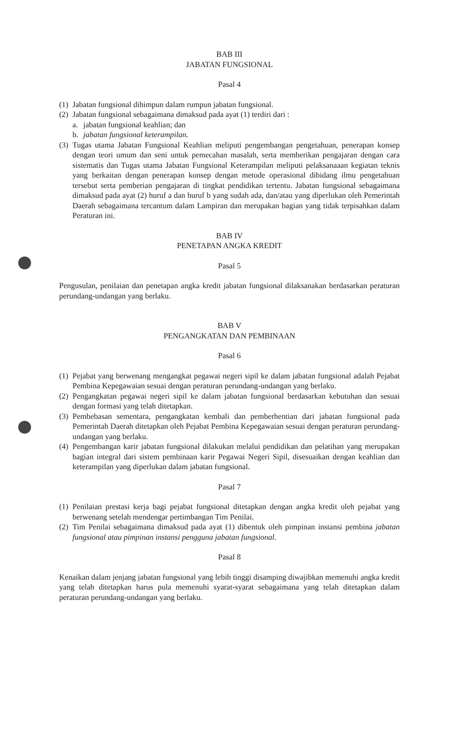BAB III
JABATAN FUNGSIONAL
Pasal 4
(1) Jabatan fungsional dihimpun dalam rumpun jabatan fungsional.
(2) Jabatan fungsional sebagaimana dimaksud pada ayat (1) terdiri dari :
a. jabatan fungsional keahlian; dan
b. jabatan fungsional keterampilan.
(3) Tugas utama Jabatan Fungsional Keahlian meliputi pengembangan pengetahuan, penerapan konsep dengan teori umum dan seni untuk pemecahan masalah, serta memberikan pengajaran dengan cara sistematis dan Tugas utama Jabatan Fungsional Keterampilan meliputi pelaksanaaan kegiatan teknis yang berkaitan dengan penerapan konsep dengan metode operasional dibidang ilmu pengetahuan tersebut serta pemberian pengajaran di tingkat pendidikan tertentu. Jabatan fungsional sebagaimana dimaksud pada ayat (2) huruf a dan huruf b yang sudah ada, dan/atau yang diperlukan oleh Pemerintah Daerah sebagaimana tercantum dalam Lampiran dan merupakan bagian yang tidak terpisahkan dalam Peraturan ini.
BAB IV
PENETAPAN ANGKA KREDIT
Pasal 5
Pengusulan, penilaian dan penetapan angka kredit jabatan fungsional dilaksanakan berdasarkan peraturan perundang-undangan yang berlaku.
BAB V
PENGANGKATAN DAN PEMBINAAN
Pasal 6
(1) Pejabat yang berwenang mengangkat pegawai negeri sipil ke dalam jabatan fungsional adalah Pejabat Pembina Kepegawaian sesuai dengan peraturan perundang-undangan yang berlaku.
(2) Pengangkatan pegawai negeri sipil ke dalam jabatan fungsional berdasarkan kebutuhan dan sesuai dengan formasi yang telah ditetapkan.
(3) Pembebasan sementara, pengangkatan kembali dan pemberhentian dari jabatan fungsional pada Pemerintah Daerah ditetapkan oleh Pejabat Pembina Kepegawaian sesuai dengan peraturan perundang-undangan yang berlaku.
(4) Pengembangan karir jabatan fungsional dilakukan melalui pendidikan dan pelatihan yang merupakan bagian integral dari sistem pembinaan karir Pegawai Negeri Sipil, disesuaikan dengan keahlian dan keterampilan yang diperlukan dalam jabatan fungsional.
Pasal 7
(1) Penilaian prestasi kerja bagi pejabat fungsional ditetapkan dengan angka kredit oleh pejabat yang berwenang setelah mendengar pertimbangan Tim Penilai.
(2) Tim Penilai sebagaimana dimaksud pada ayat (1) dibentuk oleh pimpinan instansi pembina jabatan fungsional atau pimpinan instansi pengguna jabatan fungsional.
Pasal 8
Kenaikan dalam jenjang jabatan fungsional yang lebih tinggi disamping diwajibkan memenuhi angka kredit yang telah ditetapkan harus pula memenuhi syarat-syarat sebagaimana yang telah ditetapkan dalam peraturan perundang-undangan yang berlaku.